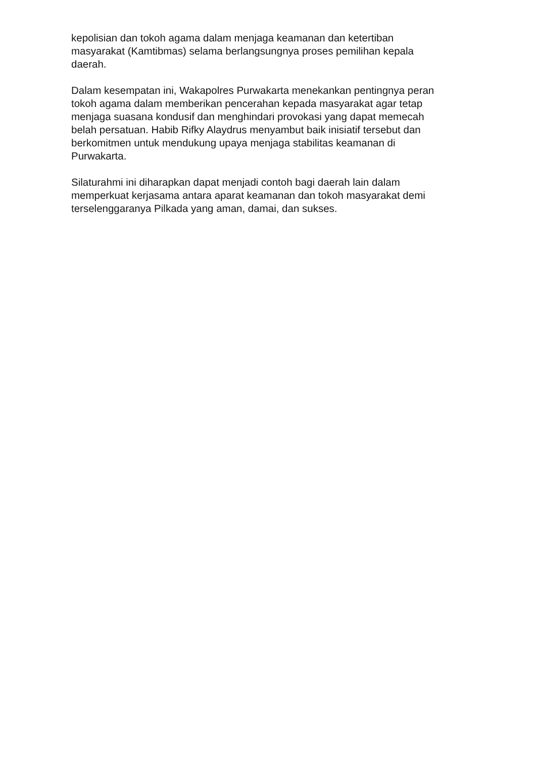kepolisian dan tokoh agama dalam menjaga keamanan dan ketertiban
masyarakat (Kamtibmas) selama berlangsungnya proses pemilihan kepala
daerah.
Dalam kesempatan ini, Wakapolres Purwakarta menekankan pentingnya peran
tokoh agama dalam memberikan pencerahan kepada masyarakat agar tetap
menjaga suasana kondusif dan menghindari provokasi yang dapat memecah
belah persatuan. Habib Rifky Alaydrus menyambut baik inisiatif tersebut dan
berkomitmen untuk mendukung upaya menjaga stabilitas keamanan di
Purwakarta.
Silaturahmi ini diharapkan dapat menjadi contoh bagi daerah lain dalam
memperkuat kerjasama antara aparat keamanan dan tokoh masyarakat demi
terselenggaranya Pilkada yang aman, damai, dan sukses.